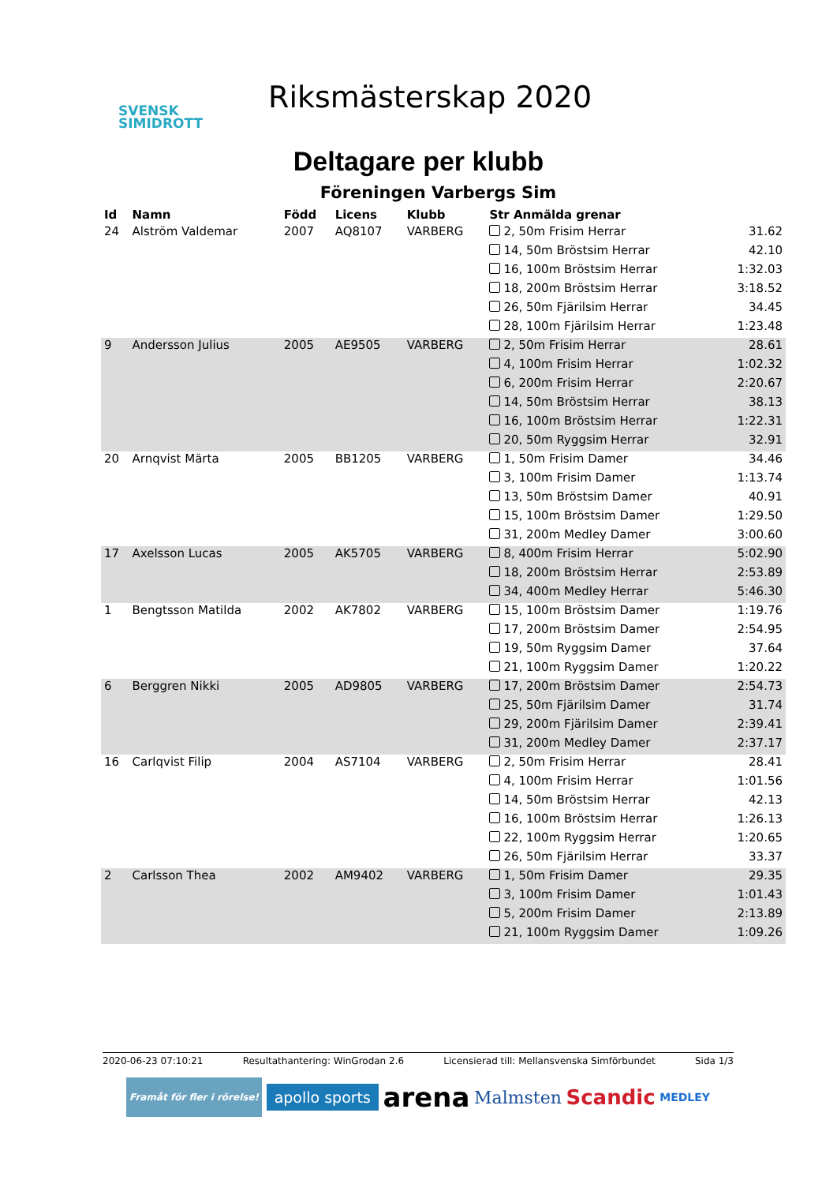SVENSK
SIMIDROTT
Riksmästerskap 2020
Deltagare per klubb
Föreningen Varbergs Sim
| Id | Namn | Född | Licens | Klubb | Str Anmälda grenar | |
| --- | --- | --- | --- | --- | --- | --- |
| 24 | Alström Valdemar | 2007 | AQ8107 | VARBERG | 2, 50m Frisim Herrar | 31.62 |
| | | | | | 14, 50m Bröstsim Herrar | 42.10 |
| | | | | | 16, 100m Bröstsim Herrar | 1:32.03 |
| | | | | | 18, 200m Bröstsim Herrar | 3:18.52 |
| | | | | | 26, 50m Fjärilsim Herrar | 34.45 |
| | | | | | 28, 100m Fjärilsim Herrar | 1:23.48 |
| 9 | Andersson Julius | 2005 | AE9505 | VARBERG | 2, 50m Frisim Herrar | 28.61 |
| | | | | | 4, 100m Frisim Herrar | 1:02.32 |
| | | | | | 6, 200m Frisim Herrar | 2:20.67 |
| | | | | | 14, 50m Bröstsim Herrar | 38.13 |
| | | | | | 16, 100m Bröstsim Herrar | 1:22.31 |
| | | | | | 20, 50m Ryggsim Herrar | 32.91 |
| 20 | Arnqvist Märta | 2005 | BB1205 | VARBERG | 1, 50m Frisim Damer | 34.46 |
| | | | | | 3, 100m Frisim Damer | 1:13.74 |
| | | | | | 13, 50m Bröstsim Damer | 40.91 |
| | | | | | 15, 100m Bröstsim Damer | 1:29.50 |
| | | | | | 31, 200m Medley Damer | 3:00.60 |
| 17 | Axelsson Lucas | 2005 | AK5705 | VARBERG | 8, 400m Frisim Herrar | 5:02.90 |
| | | | | | 18, 200m Bröstsim Herrar | 2:53.89 |
| | | | | | 34, 400m Medley Herrar | 5:46.30 |
| 1 | Bengtsson Matilda | 2002 | AK7802 | VARBERG | 15, 100m Bröstsim Damer | 1:19.76 |
| | | | | | 17, 200m Bröstsim Damer | 2:54.95 |
| | | | | | 19, 50m Ryggsim Damer | 37.64 |
| | | | | | 21, 100m Ryggsim Damer | 1:20.22 |
| 6 | Berggren Nikki | 2005 | AD9805 | VARBERG | 17, 200m Bröstsim Damer | 2:54.73 |
| | | | | | 25, 50m Fjärilsim Damer | 31.74 |
| | | | | | 29, 200m Fjärilsim Damer | 2:39.41 |
| | | | | | 31, 200m Medley Damer | 2:37.17 |
| 16 | Carlqvist Filip | 2004 | AS7104 | VARBERG | 2, 50m Frisim Herrar | 28.41 |
| | | | | | 4, 100m Frisim Herrar | 1:01.56 |
| | | | | | 14, 50m Bröstsim Herrar | 42.13 |
| | | | | | 16, 100m Bröstsim Herrar | 1:26.13 |
| | | | | | 22, 100m Ryggsim Herrar | 1:20.65 |
| | | | | | 26, 50m Fjärilsim Herrar | 33.37 |
| 2 | Carlsson Thea | 2002 | AM9402 | VARBERG | 1, 50m Frisim Damer | 29.35 |
| | | | | | 3, 100m Frisim Damer | 1:01.43 |
| | | | | | 5, 200m Frisim Damer | 2:13.89 |
| | | | | | 21, 100m Ryggsim Damer | 1:09.26 |
2020-06-23 07:10:21 Resultathantering: WinGrodan 2.6 Licensierad till: Mellansvenska Simförbundet Sida 1/3
Framåt för fler i rörelse! apollo sports arena Malmsten Scandic MEDLEY